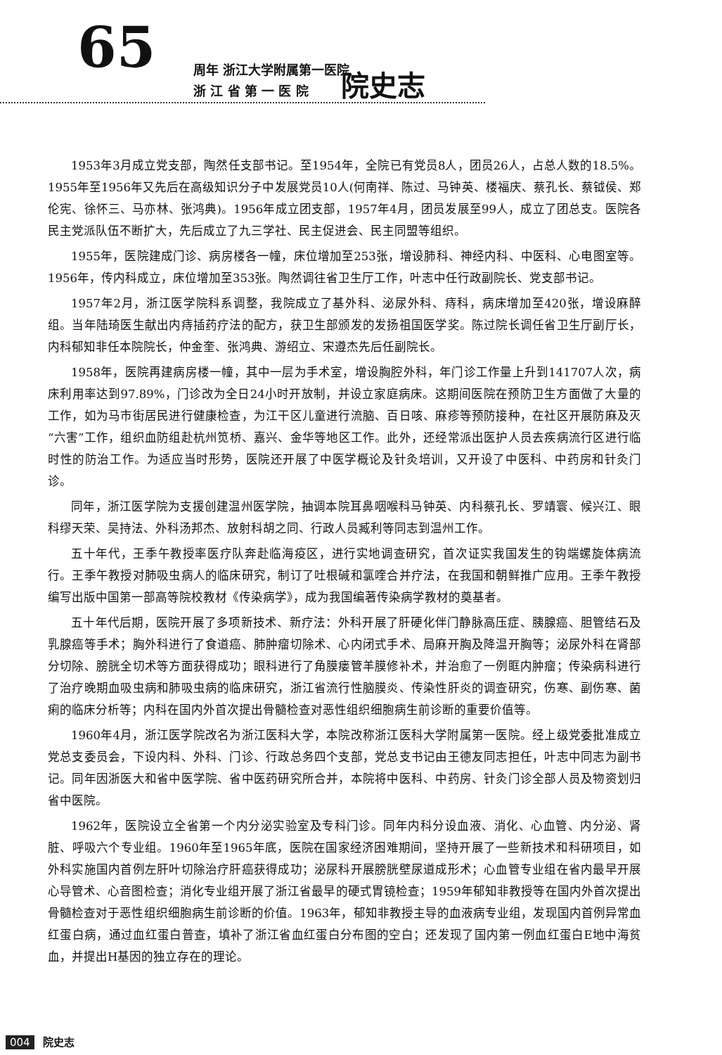65
周年 浙江大学附属第一医院
浙 江 省 第 一 医 院
院史志
1953年3月成立党支部，陶然任支部书记。至1954年，全院已有党员8人，团员26人，占总人数的18.5%。1955年至1956年又先后在高级知识分子中发展党员10人(何南祥、陈过、马钟英、楼福庆、蔡孔长、蔡钺侯、郑伦宪、徐怀三、马亦林、张鸿典)。1956年成立团支部，1957年4月，团员发展至99人，成立了团总支。医院各民主党派队伍不断扩大，先后成立了九三学社、民主促进会、民主同盟等组织。
1955年，医院建成门诊、病房楼各一幢，床位增加至253张，增设肺科、神经内科、中医科、心电图室等。1956年，传内科成立，床位增加至353张。陶然调往省卫生厅工作，叶志中任行政副院长、党支部书记。
1957年2月，浙江医学院科系调整，我院成立了基外科、泌尿外科、痔科，病床增加至420张，增设麻醉组。当年陆琦医生献出内痔插药疗法的配方，获卫生部颁发的发扬祖国医学奖。陈过院长调任省卫生厅副厅长，内科郁知非任本院院长，仲金奎、张鸿典、游绍立、宋遵杰先后任副院长。
1958年，医院再建病房楼一幢，其中一层为手术室，增设胸腔外科，年门诊工作量上升到141707人次，病床利用率达到97.89%，门诊改为全日24小时开放制，并设立家庭病床。这期间医院在预防卫生方面做了大量的工作，如为马市街居民进行健康检查，为江干区儿童进行流脑、百日咳、麻疹等预防接种，在社区开展防麻及灭“六害”工作，组织血防组赴杭州笕桥、嘉兴、金华等地区工作。此外，还经常派出医护人员去疾病流行区进行临时性的防治工作。为适应当时形势，医院还开展了中医学概论及针灸培训，又开设了中医科、中药房和针灸门诊。
同年，浙江医学院为支援创建温州医学院，抽调本院耳鼻咽喉科马钟英、内科蔡孔长、罗靖寰、候兴江、眼科缪天荣、吴持法、外科汤邦杰、放射科胡之同、行政人员臧利等同志到温州工作。
五十年代，王季午教授率医疗队奔赴临海疫区，进行实地调查研究，首次证实我国发生的钩端螺旋体病流行。王季午教授对肺吸虫病人的临床研究，制订了吐根碱和氯喹合并疗法，在我国和朝鲜推广应用。王季午教授编写出版中国第一部高等院校教材《传染病学》，成为我国编著传染病学教材的奠基者。
五十年代后期，医院开展了多项新技术、新疗法：外科开展了肝硬化伴门静脉高压症、胰腺癌、胆管结石及乳腺癌等手术；胸外科进行了食道癌、肺肿瘤切除术、心内闭式手术、局麻开胸及降温开胸等；泌尿外科在肾部分切除、膀胱全切术等方面获得成功；眼科进行了角膜瘘管羊膜修补术，并治愈了一例眶内肿瘤；传染病科进行了治疗晚期血吸虫病和肺吸虫病的临床研究，浙江省流行性脑膜炎、传染性肝炎的调查研究，伤寒、副伤寒、菌痢的临床分析等；内科在国内外首次提出骨髓检查对恶性组织细胞病生前诊断的重要价值等。
1960年4月，浙江医学院改名为浙江医科大学，本院改称浙江医科大学附属第一医院。经上级党委批准成立党总支委员会，下设内科、外科、门诊、行政总务四个支部，党总支书记由王德友同志担任，叶志中同志为副书记。同年因浙医大和省中医学院、省中医药研究所合并，本院将中医科、中药房、针灸门诊全部人员及物资划归省中医院。
1962年，医院设立全省第一个内分泌实验室及专科门诊。同年内科分设血液、消化、心血管、内分泌、肾脏、呼吸六个专业组。1960年至1965年底，医院在国家经济困难期间，坚持开展了一些新技术和科研项目，如外科实施国内首例左肝叶切除治疗肝癌获得成功；泌尿科开展膀胱壁尿道成形术；心血管专业组在省内最早开展心导管术、心音图检查；消化专业组开展了浙江省最早的硬式胃镜检查；1959年郁知非教授等在国内外首次提出骨髓检查对于恶性组织细胞病生前诊断的价值。1963年，郁知非教授主导的血液病专业组，发现国内首例异常血红蛋白病，通过血红蛋白普查，填补了浙江省血红蛋白分布图的空白；还发现了国内第一例血红蛋白E地中海贫血，并提出H基因的独立存在的理论。
004 院史志